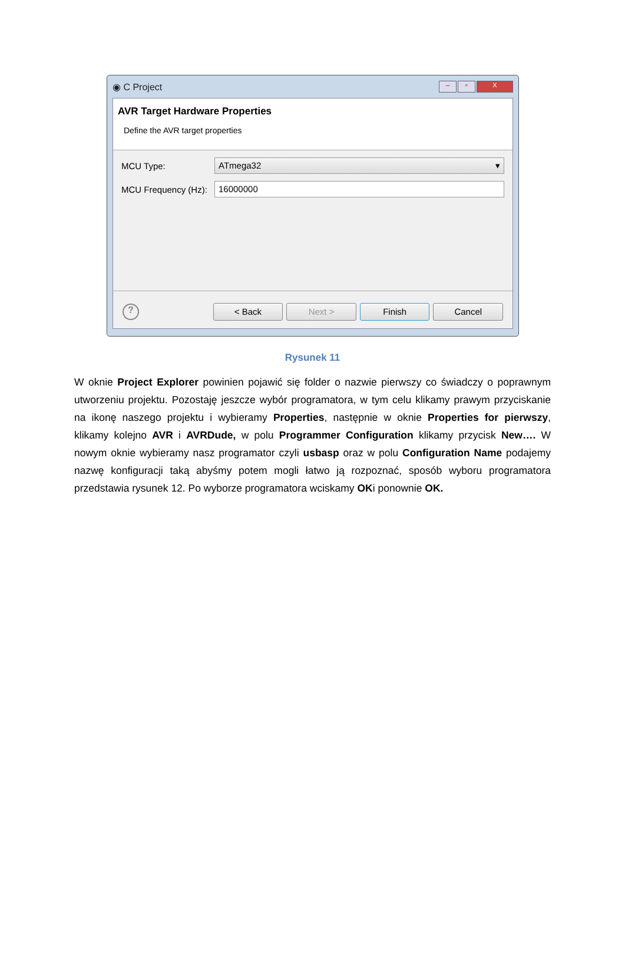◉ C Project – ▫ X
AVR Target Hardware Properties
Define the AVR target properties
MCU Type:
ATmega32 ▾
MCU Frequency (Hz):
16000000
?
< Back Next > Finish Cancel
Rysunek 11
W oknie Project Explorer powinien pojawić się folder o nazwie pierwszy co świadczy o poprawnym utworzeniu projektu. Pozostaję jeszcze wybór programatora, w tym celu klikamy prawym przyciskanie na ikonę naszego projektu i wybieramy Properties, następnie w oknie Properties for pierwszy, klikamy kolejno AVR i AVRDude, w polu Programmer Configuration klikamy przycisk New…. W nowym oknie wybieramy nasz programator czyli usbasp oraz w polu Configuration Name podajemy nazwę konfiguracji taką abyśmy potem mogli łatwo ją rozpoznać, sposób wyboru programatora przedstawia rysunek 12. Po wyborze programatora wciskamy OKi ponownie OK.